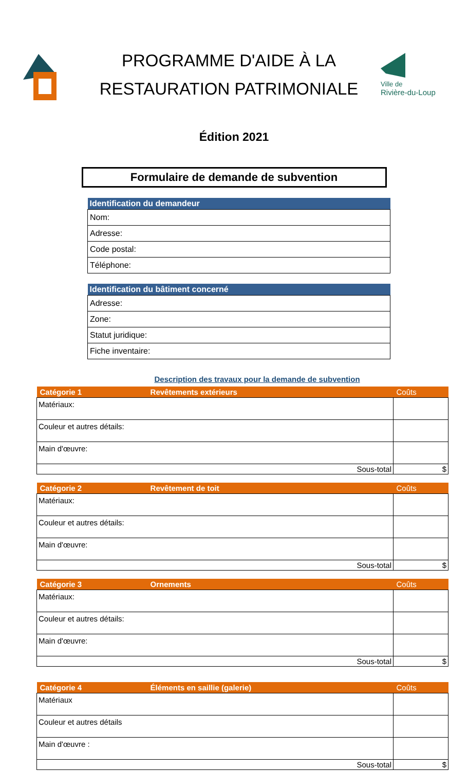PROGRAMME D'AIDE À LA
RESTAURATION PATRIMONIALE
Ville de
Rivière-du-Loup
Édition 2021
Formulaire de demande de subvention
| Identification du demandeur |
| --- |
| Nom: |
| Adresse: |
| Code postal: |
| Téléphone: |
| Identification du bâtiment concerné |
| --- |
| Adresse: |
| Zone: |
| Statut juridique: |
| Fiche inventaire: |
Description des travaux pour la demande de subvention
| Catégorie 1 Revêtements extérieurs | Coûts |
| --- | --- |
| Matériaux: | |
| Couleur et autres détails: | |
| Main d'œuvre: | |
| Sous-total | $ |
| Catégorie 2 Revêtement de toit | Coûts |
| --- | --- |
| Matériaux: | |
| Couleur et autres détails: | |
| Main d'œuvre: | |
| Sous-total | $ |
| Catégorie 3 Ornements | Coûts |
| --- | --- |
| Matériaux: | |
| Couleur et autres détails: | |
| Main d'œuvre: | |
| Sous-total | $ |
| Catégorie 4 Éléments en saillie (galerie) | Coûts |
| --- | --- |
| Matériaux | |
| Couleur et autres détails | |
| Main d'œuvre : | |
| Sous-total | $ |